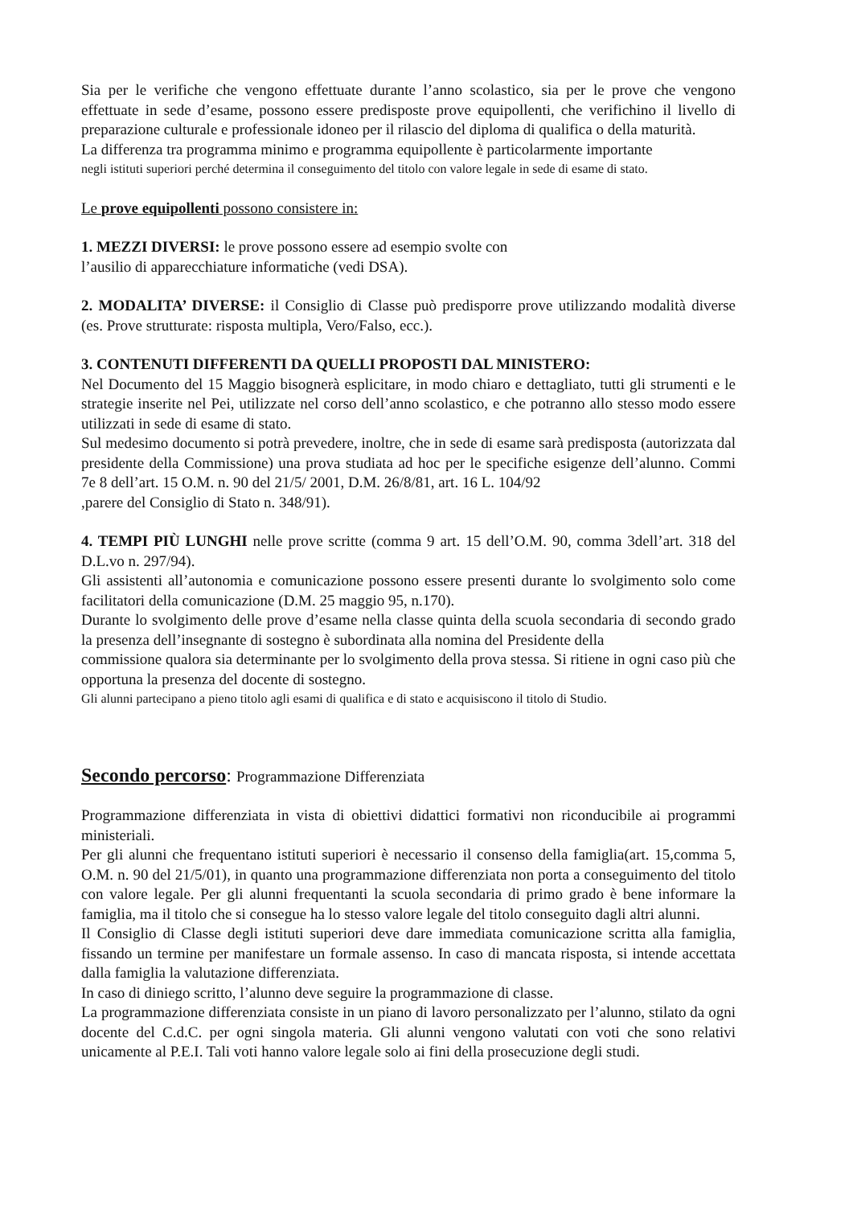Sia per le verifiche che vengono effettuate durante l’anno scolastico, sia per le prove che vengono effettuate in sede d’esame, possono essere predisposte prove equipollenti, che verifichino il livello di preparazione culturale e professionale idoneo per il rilascio del diploma di qualifica o della maturità.
La differenza tra programma minimo e programma equipollente è particolarmente importante
negli istituti superiori perché determina il conseguimento del titolo con valore legale in sede di esame di stato.
Le prove equipollenti possono consistere in:
1. MEZZI DIVERSI: le prove possono essere ad esempio svolte con
l’ausilio di apparecchiature informatiche (vedi DSA).
2. MODALITA’ DIVERSE: il Consiglio di Classe può predisporre prove utilizzando modalità diverse (es. Prove strutturate: risposta multipla, Vero/Falso, ecc.).
3. CONTENUTI DIFFERENTI DA QUELLI PROPOSTI DAL MINISTERO:
Nel Documento del 15 Maggio bisognerà esplicitare, in modo chiaro e dettagliato, tutti gli strumenti e le strategie inserite nel Pei, utilizzate nel corso dell’anno scolastico, e che potranno allo stesso modo essere utilizzati in sede di esame di stato.
Sul medesimo documento si potrà prevedere, inoltre, che in sede di esame sarà predisposta (autorizzata dal presidente della Commissione) una prova studiata ad hoc per le specifiche esigenze dell’alunno. Commi 7e 8 dell’art. 15 O.M. n. 90 del 21/5/ 2001, D.M. 26/8/81, art. 16 L. 104/92
,parere del Consiglio di Stato n. 348/91).
4. TEMPI PIÙ LUNGHI nelle prove scritte (comma 9 art. 15 dell’O.M. 90, comma 3dell’art. 318 del D.L.vo n. 297/94).
Gli assistenti all’autonomia e comunicazione possono essere presenti durante lo svolgimento solo come facilitatori della comunicazione (D.M. 25 maggio 95, n.170).
Durante lo svolgimento delle prove d’esame nella classe quinta della scuola secondaria di secondo grado la presenza dell’insegnante di sostegno è subordinata alla nomina del Presidente della
commissione qualora sia determinante per lo svolgimento della prova stessa. Si ritiene in ogni caso più che opportuna la presenza del docente di sostegno.
Gli alunni partecipano a pieno titolo agli esami di qualifica e di stato e acquisiscono il titolo di Studio.
Secondo percorso: Programmazione Differenziata
Programmazione differenziata in vista di obiettivi didattici formativi non riconducibile ai programmi ministeriali.
Per gli alunni che frequentano istituti superiori è necessario il consenso della famiglia(art. 15,comma 5, O.M. n. 90 del 21/5/01), in quanto una programmazione differenziata non porta a conseguimento del titolo con valore legale. Per gli alunni frequentanti la scuola secondaria di primo grado è bene informare la famiglia, ma il titolo che si consegue ha lo stesso valore legale del titolo conseguito dagli altri alunni.
Il Consiglio di Classe degli istituti superiori deve dare immediata comunicazione scritta alla famiglia, fissando un termine per manifestare un formale assenso. In caso di mancata risposta, si intende accettata dalla famiglia la valutazione differenziata.
In caso di diniego scritto, l’alunno deve seguire la programmazione di classe.
La programmazione differenziata consiste in un piano di lavoro personalizzato per l’alunno, stilato da ogni docente del C.d.C. per ogni singola materia. Gli alunni vengono valutati con voti che sono relativi unicamente al P.E.I. Tali voti hanno valore legale solo ai fini della prosecuzione degli studi.